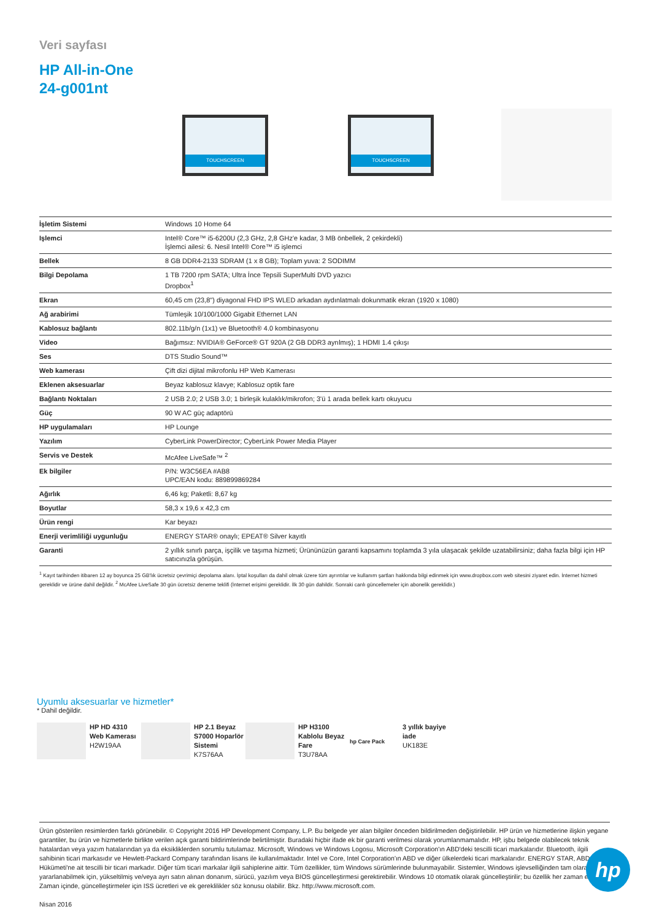Veri sayfası
HP All-in-One
24-g001nt
TOUCHSCREEN
TOUCHSCREEN
| İşletim Sistemi | Windows 10 Home 64 |
| Işlemci | Intel® Core™ i5-6200U (2,3 GHz, 2,8 GHz'e kadar, 3 MB önbellek, 2 çekirdekli) İşlemci ailesi: 6. Nesil Intel® Core™ i5 işlemci |
| Bellek | 8 GB DDR4-2133 SDRAM (1 x 8 GB); Toplam yuva: 2 SODIMM |
| Bilgi Depolama | 1 TB 7200 rpm SATA; Ultra İnce Tepsili SuperMulti DVD yazıcı Dropbox<sup>1</sup> |
| Ekran | 60,45 cm (23,8") diyagonal FHD IPS WLED arkadan aydınlatmalı dokunmatik ekran (1920 x 1080) |
| Ağ arabirimi | Tümleşik 10/100/1000 Gigabit Ethernet LAN |
| Kablosuz bağlantı | 802.11b/g/n (1x1) ve Bluetooth® 4.0 kombinasyonu |
| Video | Bağımsız: NVIDIA® GeForce® GT 920A (2 GB DDR3 ayrılmış); 1 HDMI 1.4 çıkışı |
| Ses | DTS Studio Sound™ |
| Web kamerası | Çift dizi dijital mikrofonlu HP Web Kamerası |
| Eklenen aksesuarlar | Beyaz kablosuz klavye; Kablosuz optik fare |
| Bağlantı Noktaları | 2 USB 2.0; 2 USB 3.0; 1 birleşik kulaklık/mikrofon; 3'ü 1 arada bellek kartı okuyucu |
| Güç | 90 W AC güç adaptörü |
| HP uygulamaları | HP Lounge |
| Yazılım | CyberLink PowerDirector; CyberLink Power Media Player |
| Servis ve Destek | McAfee LiveSafe™ <sup>2</sup> |
| Ek bilgiler | P/N: W3C56EA #AB8 UPC/EAN kodu: 889899869284 |
| Ağırlık | 6,46 kg; Paketli: 8,67 kg |
| Boyutlar | 58,3 x 19,6 x 42,3 cm |
| Ürün rengi | Kar beyazı |
| Enerji verimliliği uygunluğu | ENERGY STAR® onaylı; EPEAT® Silver kayıtlı |
| Garanti | 2 yıllık sınırlı parça, işçilik ve taşıma hizmeti; Ürününüzün garanti kapsamını toplamda 3 yıla ulaşacak şekilde uzatabilirsiniz; daha fazla bilgi için HP satıcınızla görüşün. |
<sup>1</sup> Kayıt tarihinden itibaren 12 ay boyunca 25 GB'lık ücretsiz çevrimiçi depolama alanı. İptal koşulları da dahil olmak üzere tüm ayrıntılar ve kullanım şartları hakkında bilgi edinmek için www.dropbox.com web sitesini ziyaret edin. İnternet hizmeti gereklidir ve ürüne dahil değildir. <sup>2</sup> McAfee LiveSafe 30 gün ücretsiz deneme teklifi (İnternet erişimi gereklidir. İlk 30 gün dahildir. Sonraki canlı güncellemeler için abonelik gereklidir.)
Uyumlu aksesuarlar ve hizmetler*
* Dahil değildir.
HP HD 4310 Web Kamerası
H2W19AA
HP 2.1 Beyaz S7000 Hoparlör Sistemi
K7S76AA
HP H3100 Kablolu Beyaz Fare
T3U78AA
hp Care Pack 3 yıllık bayiye iade
UK183E
Ürün gösterilen resimlerden farklı görünebilir. © Copyright 2016 HP Development Company, L.P. Bu belgede yer alan bilgiler önceden bildirilmeden değiştirilebilir. HP ürün ve hizmetlerine ilişkin yegane garantiler, bu ürün ve hizmetlerle birlikte verilen açık garanti bildirimlerinde belirtilmiştir. Buradaki hiçbir ifade ek bir garanti verilmesi olarak yorumlanmamalıdır. HP, işbu belgede olabilecek teknik hatalardan veya yazım hatalarından ya da eksikliklerden sorumlu tutulamaz. Microsoft, Windows ve Windows Logosu, Microsoft Corporation'ın ABD'deki tescilli ticari markalarıdır. Bluetooth, ilgili sahibinin ticari markasıdır ve Hewlett-Packard Company tarafından lisans ile kullanılmaktadır. Intel ve Core, Intel Corporation'ın ABD ve diğer ülkelerdeki ticari markalarıdır. ENERGY STAR, ABD Hükümeti'ne ait tescilli bir ticari markadır. Diğer tüm ticari markalar ilgili sahiplerine aittir. Tüm özellikler, tüm Windows sürümlerinde bulunmayabilir. Sistemler, Windows işlevselliğinden tam olarak yararlanabilmek için, yükseltilmiş ve/veya ayrı satın alınan donanım, sürücü, yazılım veya BIOS güncelleştirmesi gerektirebilir. Windows 10 otomatik olarak güncelleştirilir; bu özellik her zaman etkindir. Zaman içinde, güncelleştirmeler için ISS ücretleri ve ek gereklilikler söz konusu olabilir. Bkz. http://www.microsoft.com.
Nisan 2016
hp